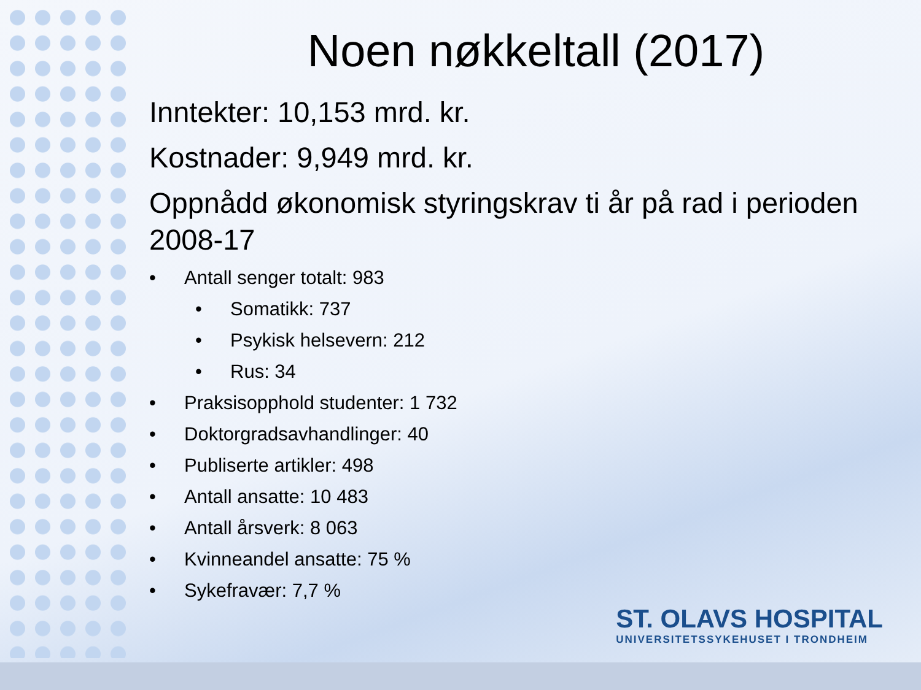Noen nøkkeltall (2017)
Inntekter: 10,153 mrd. kr.
Kostnader: 9,949 mrd. kr.
Oppnådd økonomisk styringskrav ti år på rad i perioden 2008-17
• Antall senger totalt: 983
• Somatikk: 737
• Psykisk helsevern: 212
• Rus: 34
• Praksisopphold studenter: 1 732
• Doktorgradsavhandlinger: 40
• Publiserte artikler: 498
• Antall ansatte: 10 483
• Antall årsverk: 8 063
• Kvinneandel ansatte: 75 %
• Sykefravær: 7,7 %
ST. OLAVS HOSPITAL
UNIVERSITETSSYKEHUSET I TRONDHEIM